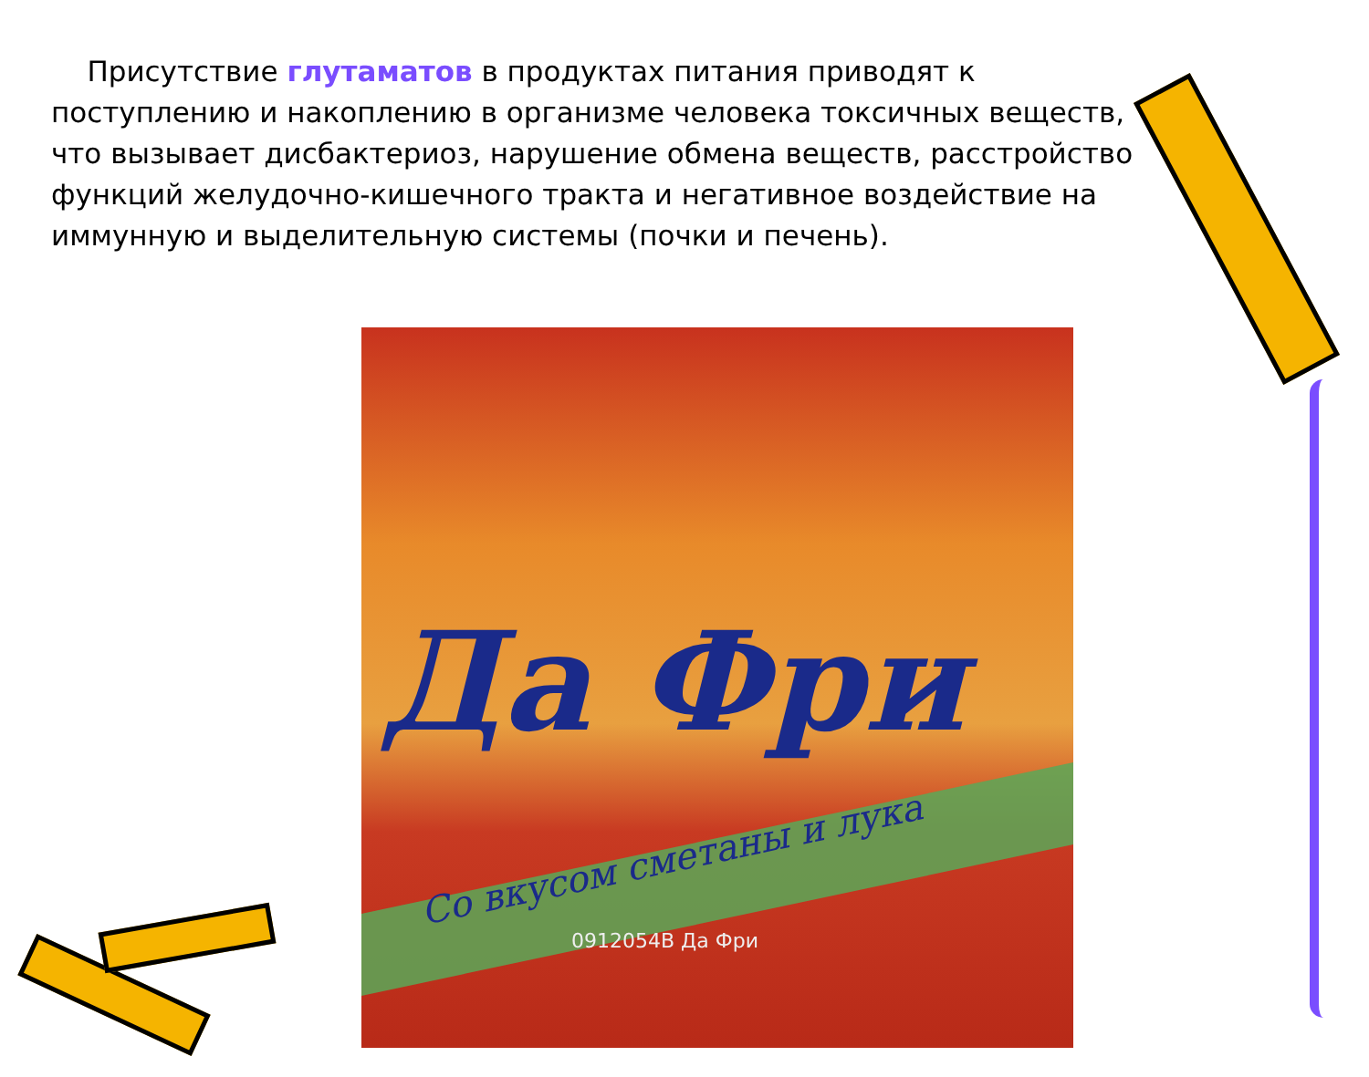Присутствие глутаматов в продуктах питания приводят к поступлению и накоплению в организме человека токсичных веществ, что вызывает дисбактериоз, нарушение обмена веществ, расстройство функций желудочно-кишечного тракта и негативное воздействие на иммунную и выделительную системы (почки и печень).
Да Фри
Со вкусом сметаны и лука
0912054B Да Фри